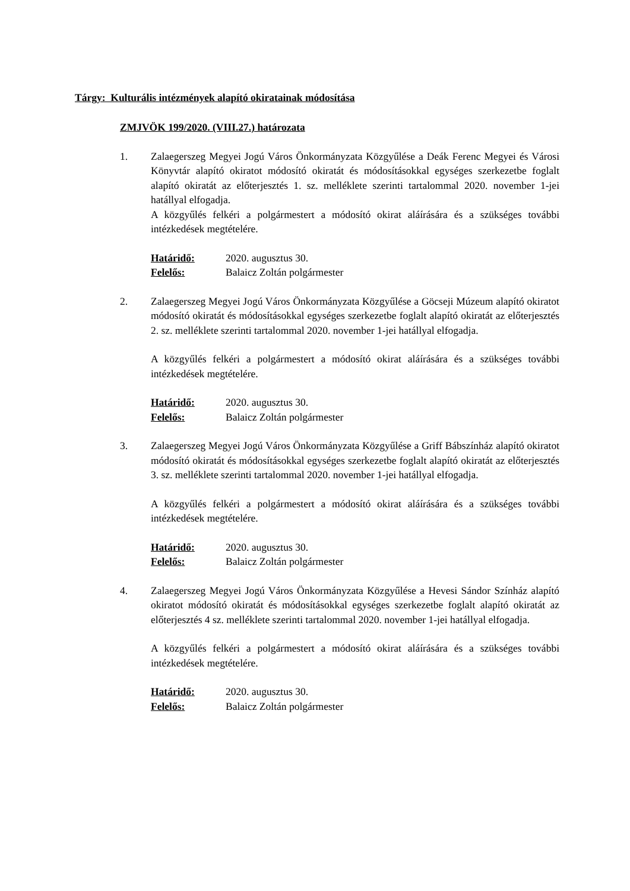Tárgy: Kulturális intézmények alapító okiratainak módosítása
ZMJVÖK 199/2020. (VIII.27.) határozata
1. Zalaegerszeg Megyei Jogú Város Önkormányzata Közgyűlése a Deák Ferenc Megyei és Városi Könyvtár alapító okiratot módosító okiratát és módosításokkal egységes szerkezetbe foglalt alapító okiratát az előterjesztés 1. sz. melléklete szerinti tartalommal 2020. november 1-jei hatállyal elfogadja.
A közgyűlés felkéri a polgármestert a módosító okirat aláírására és a szükséges további intézkedések megtételére.
Határidő: 2020. augusztus 30. Felelős: Balaicz Zoltán polgármester
2. Zalaegerszeg Megyei Jogú Város Önkormányzata Közgyűlése a Göcseji Múzeum alapító okiratot módosító okiratát és módosításokkal egységes szerkezetbe foglalt alapító okiratát az előterjesztés 2. sz. melléklete szerinti tartalommal 2020. november 1-jei hatállyal elfogadja.
A közgyűlés felkéri a polgármestert a módosító okirat aláírására és a szükséges további intézkedések megtételére.
Határidő: 2020. augusztus 30. Felelős: Balaicz Zoltán polgármester
3. Zalaegerszeg Megyei Jogú Város Önkormányzata Közgyűlése a Griff Bábszínház alapító okiratot módosító okiratát és módosításokkal egységes szerkezetbe foglalt alapító okiratát az előterjesztés 3. sz. melléklete szerinti tartalommal 2020. november 1-jei hatállyal elfogadja.
A közgyűlés felkéri a polgármestert a módosító okirat aláírására és a szükséges további intézkedések megtételére.
Határidő: 2020. augusztus 30. Felelős: Balaicz Zoltán polgármester
4. Zalaegerszeg Megyei Jogú Város Önkormányzata Közgyűlése a Hevesi Sándor Színház alapító okiratot módosító okiratát és módosításokkal egységes szerkezetbe foglalt alapító okiratát az előterjesztés 4 sz. melléklete szerinti tartalommal 2020. november 1-jei hatállyal elfogadja.
A közgyűlés felkéri a polgármestert a módosító okirat aláírására és a szükséges további intézkedések megtételére.
Határidő: 2020. augusztus 30. Felelős: Balaicz Zoltán polgármester